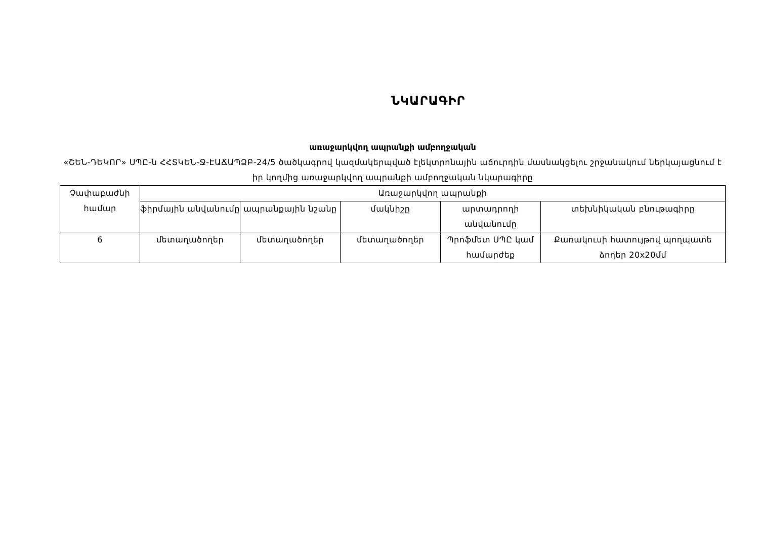ՆԿԱՐԱԳԻՐ
առաջարկվող ապրանքի ամբողջական
«ՇԵՆ-ԴԵԿՈՐ» ՍՊԸ-ն ՀՀՏԿԵՆ-Ջ-ԷԱՃԱՊՁԲ-24/5 ծածկագրով կազմակերպված էլեկտրոնային աճուրդին մասնակցելու շրջանակում ներկայացնում է իր կողմից առաջարկվող ապրանքի ամբողջական նկարագիրը
| Չափաբաժնի համար | Առաջարկվող ապրանքի | | | | |
| | ֆիրմային անվանումը | ապրանքային նշանը | մակնիշը | արտադրողի անվանումը | տեխնիկական բնութագիրը |
| 6 | մետաղածողեր | մետաղածողեր | մետաղածողեր | Պրոֆմետ ՍՊԸ կամ համարժեք | Քառակուսի հատույթով պողպատե ձողեր 20x20մմ |